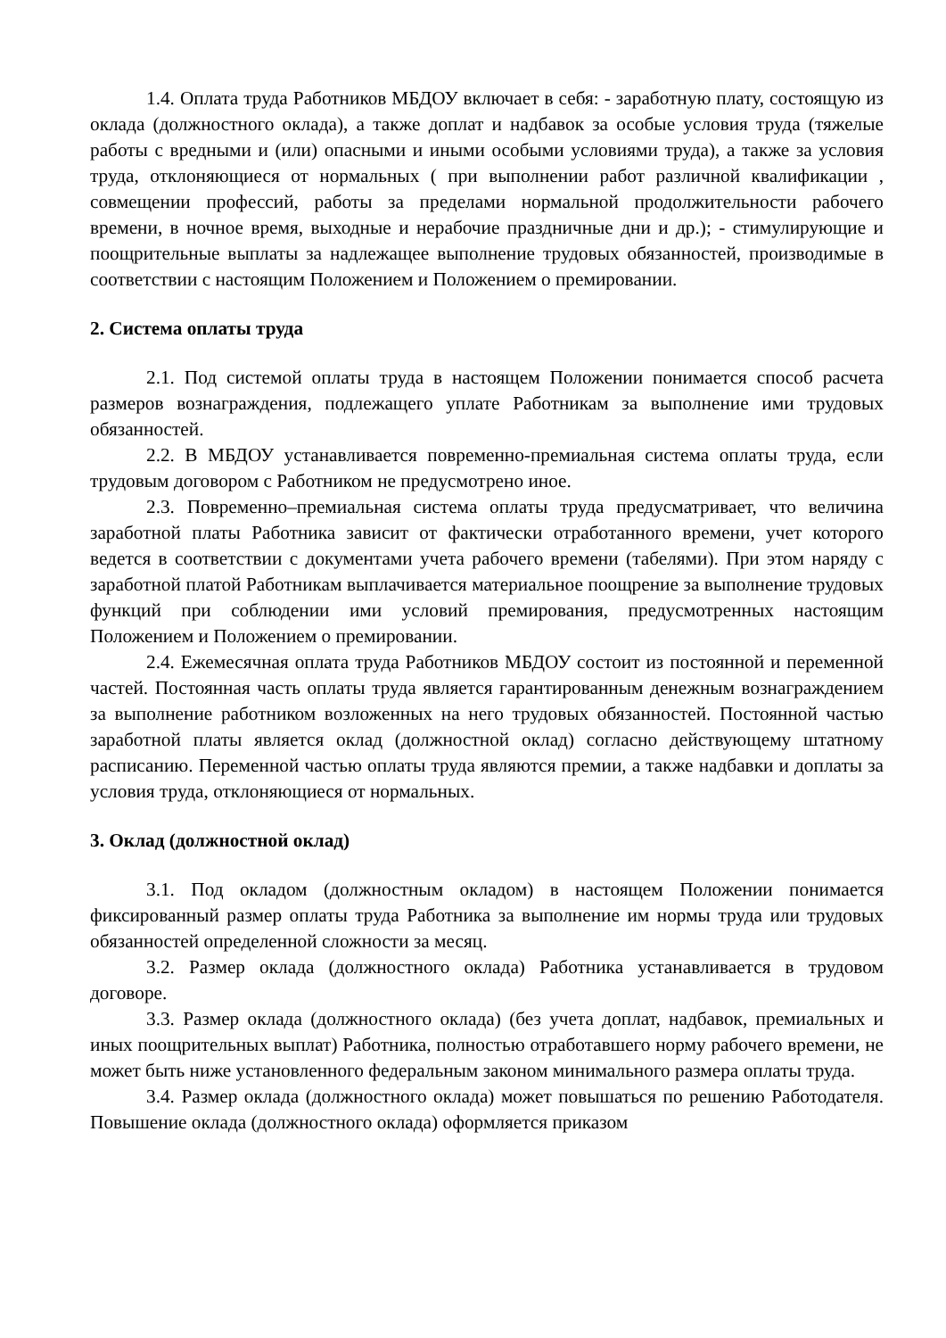1.4. Оплата труда Работников МБДОУ включает в себя: - заработную плату, состоящую из оклада (должностного оклада), а также доплат и надбавок за особые условия труда (тяжелые работы с вредными и (или) опасными и иными особыми условиями труда), а также за условия труда, отклоняющиеся от нормальных ( при выполнении работ различной квалификации , совмещении профессий, работы за пределами нормальной продолжительности рабочего времени, в ночное время, выходные и нерабочие праздничные дни и др.); - стимулирующие и поощрительные выплаты за надлежащее выполнение трудовых обязанностей, производимые в соответствии с настоящим Положением и Положением о премировании.
2. Система оплаты труда
2.1. Под системой оплаты труда в настоящем Положении понимается способ расчета размеров вознаграждения, подлежащего уплате Работникам за выполнение ими трудовых обязанностей.
2.2. В МБДОУ устанавливается повременно-премиальная система оплаты труда, если трудовым договором с Работником не предусмотрено иное.
2.3. Повременно–премиальная система оплаты труда предусматривает, что величина заработной платы Работника зависит от фактически отработанного времени, учет которого ведется в соответствии с документами учета рабочего времени (табелями). При этом наряду с заработной платой Работникам выплачивается материальное поощрение за выполнение трудовых функций при соблюдении ими условий премирования, предусмотренных настоящим Положением и Положением о премировании.
2.4. Ежемесячная оплата труда Работников МБДОУ состоит из постоянной и переменной частей. Постоянная часть оплаты труда является гарантированным денежным вознаграждением за выполнение работником возложенных на него трудовых обязанностей. Постоянной частью заработной платы является оклад (должностной оклад) согласно действующему штатному расписанию. Переменной частью оплаты труда являются премии, а также надбавки и доплаты за условия труда, отклоняющиеся от нормальных.
3. Оклад (должностной оклад)
3.1. Под окладом (должностным окладом) в настоящем Положении понимается фиксированный размер оплаты труда Работника за выполнение им нормы труда или трудовых обязанностей определенной сложности за месяц.
3.2. Размер оклада (должностного оклада) Работника устанавливается в трудовом договоре.
3.3. Размер оклада (должностного оклада) (без учета доплат, надбавок, премиальных и иных поощрительных выплат) Работника, полностью отработавшего норму рабочего времени, не может быть ниже установленного федеральным законом минимального размера оплаты труда.
3.4. Размер оклада (должностного оклада) может повышаться по решению Работодателя. Повышение оклада (должностного оклада) оформляется приказом